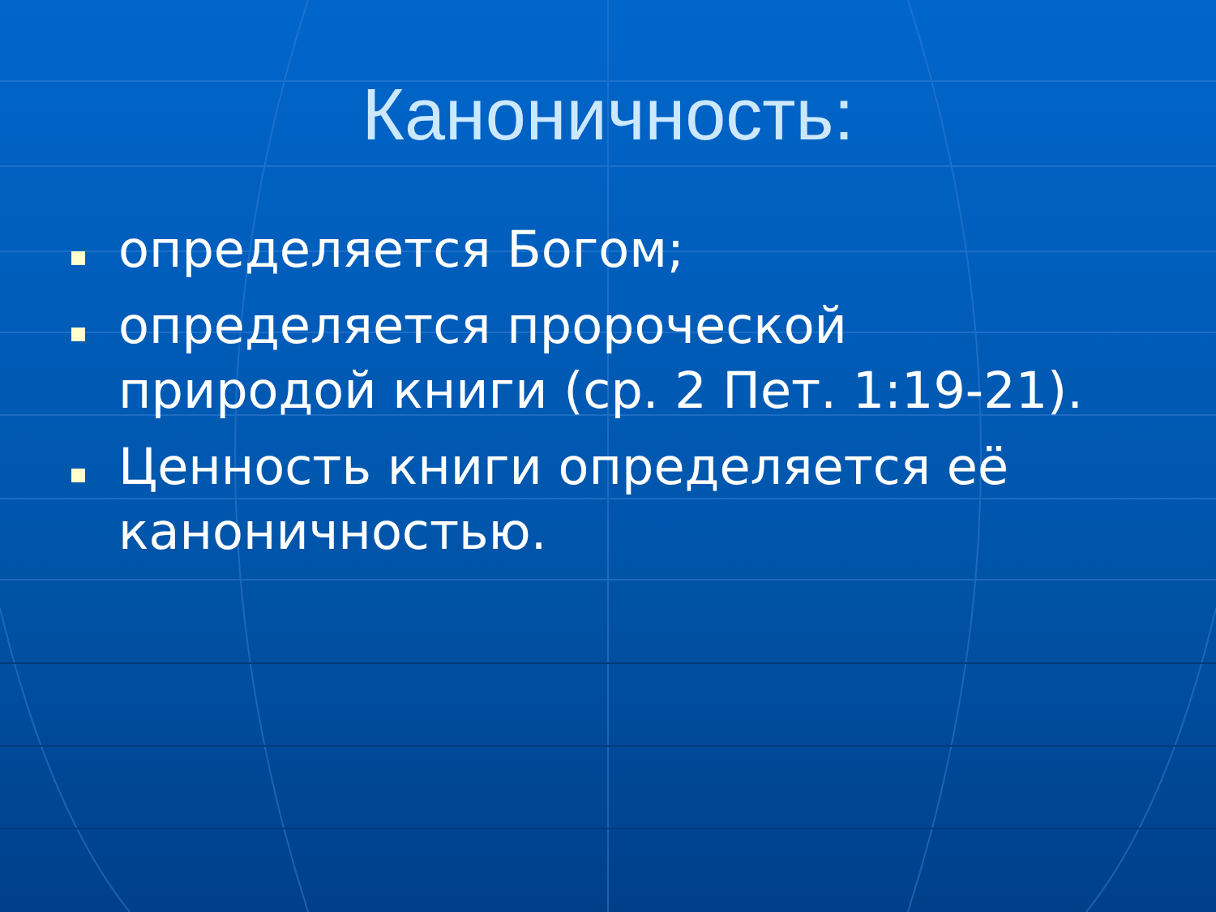Каноничность:
определяется Богом;
определяется пророческой природой книги (ср. 2 Пет. 1:19-21).
Ценность книги определяется её каноничностью.